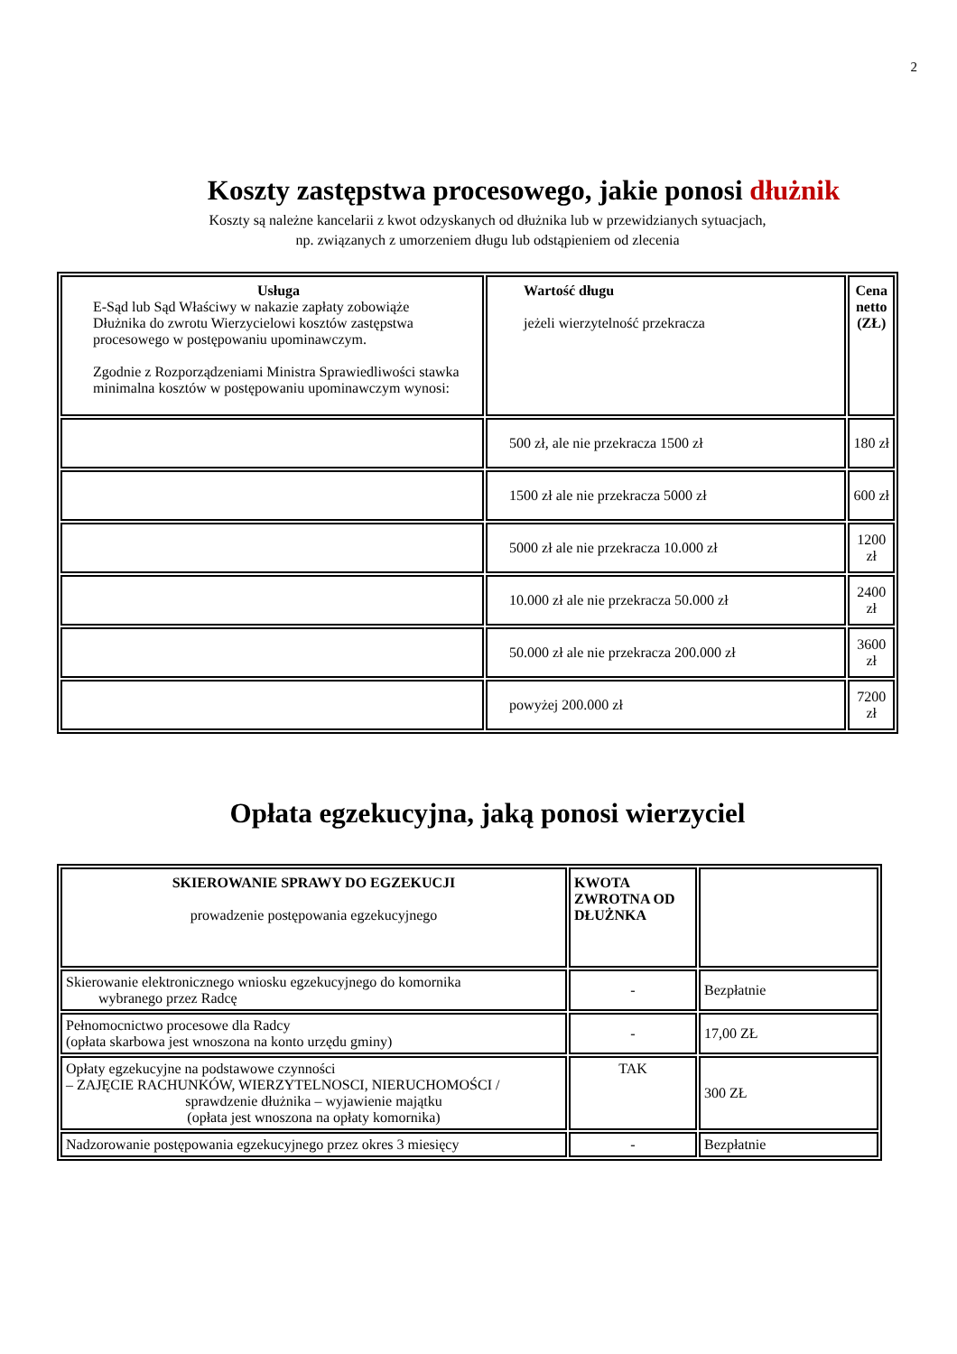2
Koszty zastępstwa procesowego, jakie ponosi dłużnik
Koszty są należne kancelarii z kwot odzyskanych od dłużnika lub w przewidzianych sytuacjach,
np. związanych z umorzeniem długu lub odstąpieniem od zlecenia
| Usługa E-Sąd lub Sąd Właściwy w nakazie zapłaty zobowiąże Dłużnika do zwrotu Wierzycielowi kosztów zastępstwa procesowego w postępowaniu upominawczym. Zgodnie z Rozporządzeniami Ministra Sprawiedliwości stawka minimalna kosztów w postępowaniu upominawczym wynosi: | Wartość długu jeżeli wierzytelność przekracza | Cena netto (ZŁ) |
| --- | --- | --- |
| | 500 zł, ale nie przekracza 1500 zł | 180 zł |
| | 1500 zł ale nie przekracza 5000 zł | 600 zł |
| | 5000 zł ale nie przekracza 10.000 zł | 1200 zł |
| | 10.000 zł ale nie przekracza 50.000 zł | 2400 zł |
| | 50.000 zł ale nie przekracza 200.000 zł | 3600 zł |
| | powyżej 200.000 zł | 7200 zł |
Opłata egzekucyjna, jaką ponosi wierzyciel
| SKIEROWANIE SPRAWY DO EGZEKUCJI prowadzenie postępowania egzekucyjnego | KWOTA ZWROTNA OD DŁUŻNKA | |
| --- | --- | --- |
| Skierowanie elektronicznego wniosku egzekucyjnego do komornika wybranego przez Radcę | - | Bezpłatnie |
| Pełnomocnictwo procesowe dla Radcy (opłata skarbowa jest wnoszona na konto urzędu gminy) | - | 17,00 ZŁ |
| Opłaty egzekucyjne na podstawowe czynności – ZAJĘCIE RACHUNKÓW, WIERZYTELNOSCI, NIERUCHOMOŚCI / sprawdzenie dłużnika – wyjawienie majątku (opłata jest wnoszona na opłaty komornika) | TAK | 300 ZŁ |
| Nadzorowanie postępowania egzekucyjnego przez okres 3 miesięcy | - | Bezpłatnie |